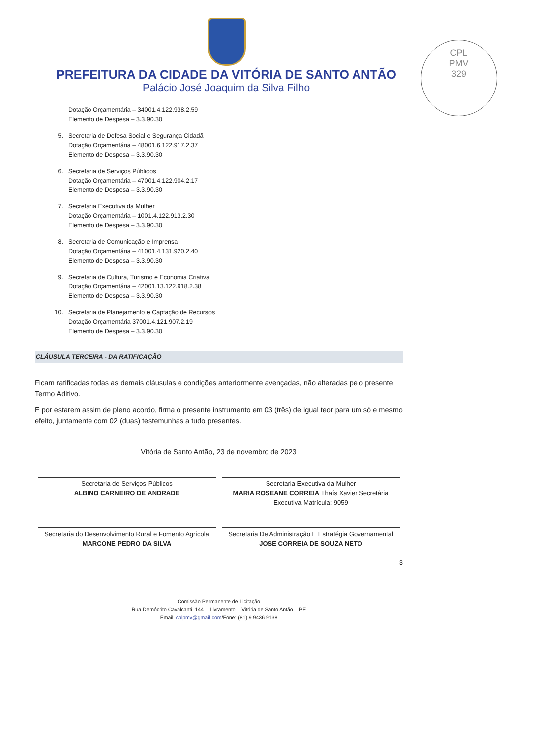PREFEITURA DA CIDADE DA VITÓRIA DE SANTO ANTÃO
Palácio José Joaquim da Silva Filho
CPL
PMV
329
Dotação Orçamentária – 34001.4.122.938.2.59
Elemento de Despesa – 3.3.90.30
5. Secretaria de Defesa Social e Segurança Cidadã
Dotação Orçamentária – 48001.6.122.917.2.37
Elemento de Despesa – 3.3.90.30
6. Secretaria de Serviços Públicos
Dotação Orçamentária – 47001.4.122.904.2.17
Elemento de Despesa – 3.3.90.30
7. Secretaria Executiva da Mulher
Dotação Orçamentária – 1001.4.122.913.2.30
Elemento de Despesa – 3.3.90.30
8. Secretaria de Comunicação e Imprensa
Dotação Orçamentária – 41001.4.131.920.2.40
Elemento de Despesa – 3.3.90.30
9. Secretaria de Cultura, Turismo e Economia Criativa
Dotação Orçamentária – 42001.13.122.918.2.38
Elemento de Despesa – 3.3.90.30
10. Secretaria de Planejamento e Captação de Recursos
Dotação Orçamentária 37001.4.121.907.2.19
Elemento de Despesa – 3.3.90.30
CLÁUSULA TERCEIRA - DA RATIFICAÇÃO
Ficam ratificadas todas as demais cláusulas e condições anteriormente avençadas, não alteradas pelo presente Termo Aditivo.
E por estarem assim de pleno acordo, firma o presente instrumento em 03 (três) de igual teor para um só e mesmo efeito, juntamente com 02 (duas) testemunhas a tudo presentes.
Vitória de Santo Antão, 23 de novembro de 2023
Secretaria de Serviços Públicos
ALBINO CARNEIRO DE ANDRADE
Secretaria Executiva da Mulher
MARIA ROSEANE CORREIA Thaís Xavier Secretária Executiva Matrícula: 9059
Secretaria do Desenvolvimento Rural e Fomento Agrícola
MARCONE PEDRO DA SILVA
Secretaria De Administração E Estratégia Governamental
JOSE CORREIA DE SOUZA NETO
3
Comissão Permanente de Licitação
Rua Demócrito Cavalcanti, 144 – Livramento – Vitória de Santo Antão – PE
Email: cplpmv@gmail.com/Fone: (81) 9.9436.9138